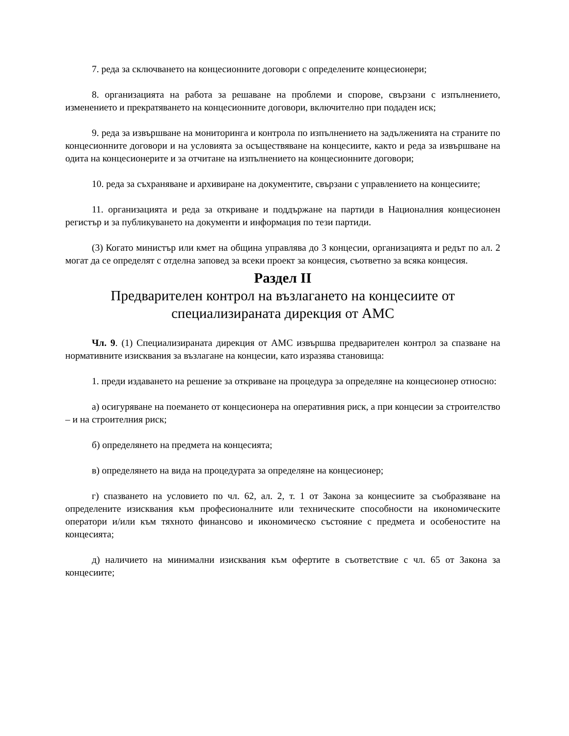7. реда за сключването на концесионните договори с определените концесионери;
8. организацията на работа за решаване на проблеми и спорове, свързани с изпълнението, изменението и прекратяването на концесионните договори, включително при подаден иск;
9. реда за извършване на мониторинга и контрола по изпълнението на задълженията на страните по концесионните договори и на условията за осъществяване на концесиите, както и реда за извършване на одита на концесионерите и за отчитане на изпълнението на концесионните договори;
10. реда за съхраняване и архивиране на документите, свързани с управлението на концесиите;
11. организацията и реда за откриване и поддържане на партиди в Националния концесионен регистър и за публикуването на документи и информация по тези партиди.
(3) Когато министър или кмет на община управлява до 3 концесии, организацията и редът по ал. 2 могат да се определят с отделна заповед за всеки проект за концесия, съответно за всяка концесия.
Раздел II
Предварителен контрол на възлагането на концесиите от специализираната дирекция от АМС
Чл. 9. (1) Специализираната дирекция от АМС извършва предварителен контрол за спазване на нормативните изисквания за възлагане на концесии, като изразява становища:
1. преди издаването на решение за откриване на процедура за определяне на концесионер относно:
а) осигуряване на поемането от концесионера на оперативния риск, а при концесии за строителство – и на строителния риск;
б) определянето на предмета на концесията;
в) определянето на вида на процедурата за определяне на концесионер;
г) спазването на условието по чл. 62, ал. 2, т. 1 от Закона за концесиите за съобразяване на определените изисквания към професионалните или техническите способности на икономическите оператори и/или към тяхното финансово и икономическо състояние с предмета и особеностите на концесията;
д) наличието на минимални изисквания към офертите в съответствие с чл. 65 от Закона за концесиите;